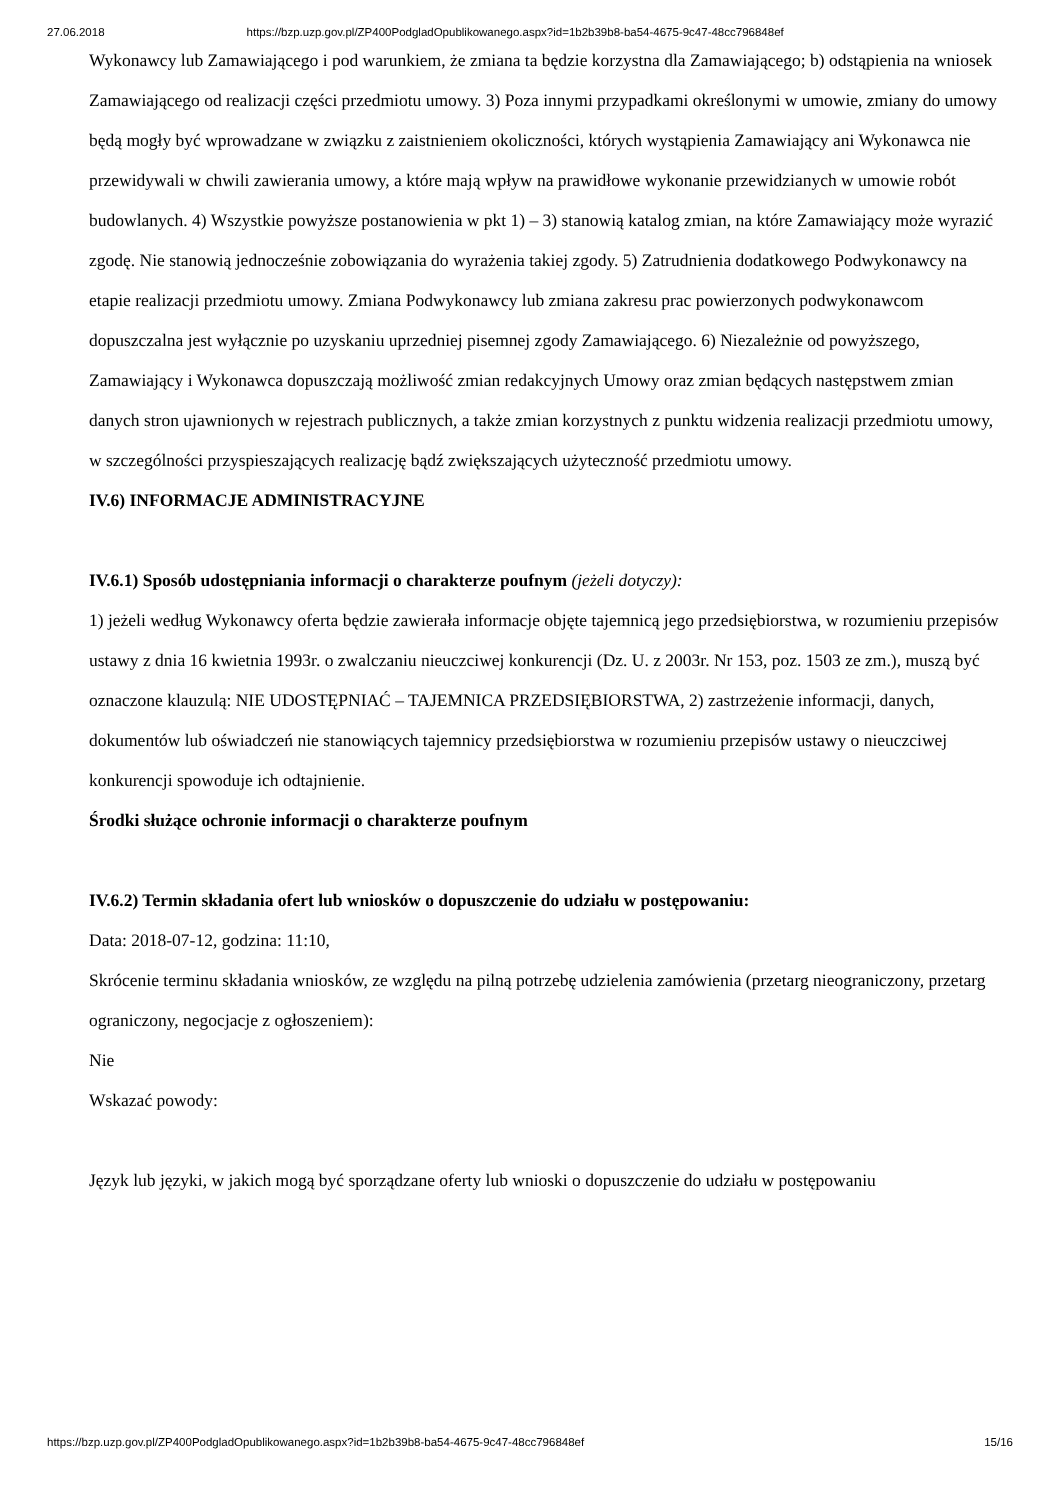27.06.2018 https://bzp.uzp.gov.pl/ZP400PodgladOpublikowanego.aspx?id=1b2b39b8-ba54-4675-9c47-48cc796848ef
Wykonawcy lub Zamawiającego i pod warunkiem, że zmiana ta będzie korzystna dla Zamawiającego; b) odstąpienia na wniosek Zamawiającego od realizacji części przedmiotu umowy. 3) Poza innymi przypadkami określonymi w umowie, zmiany do umowy będą mogły być wprowadzane w związku z zaistnieniem okoliczności, których wystąpienia Zamawiający ani Wykonawca nie przewidywali w chwili zawierania umowy, a które mają wpływ na prawidłowe wykonanie przewidzianych w umowie robót budowlanych. 4) Wszystkie powyższe postanowienia w pkt 1) – 3) stanowią katalog zmian, na które Zamawiający może wyrazić zgodę. Nie stanowią jednocześnie zobowiązania do wyrażenia takiej zgody. 5) Zatrudnienia dodatkowego Podwykonawcy na etapie realizacji przedmiotu umowy. Zmiana Podwykonawcy lub zmiana zakresu prac powierzonych podwykonawcom dopuszczalna jest wyłącznie po uzyskaniu uprzedniej pisemnej zgody Zamawiającego. 6) Niezależnie od powyższego, Zamawiający i Wykonawca dopuszczają możliwość zmian redakcyjnych Umowy oraz zmian będących następstwem zmian danych stron ujawnionych w rejestrach publicznych, a także zmian korzystnych z punktu widzenia realizacji przedmiotu umowy, w szczególności przyspieszających realizację bądź zwiększających użyteczność przedmiotu umowy.
IV.6) INFORMACJE ADMINISTRACYJNE
IV.6.1) Sposób udostępniania informacji o charakterze poufnym (jeżeli dotyczy):
1) jeżeli według Wykonawcy oferta będzie zawierała informacje objęte tajemnicą jego przedsiębiorstwa, w rozumieniu przepisów ustawy z dnia 16 kwietnia 1993r. o zwalczaniu nieuczciwej konkurencji (Dz. U. z 2003r. Nr 153, poz. 1503 ze zm.), muszą być oznaczone klauzulą: NIE UDOSTĘPNIAĆ – TAJEMNICA PRZEDSIĘBIORSTWA, 2) zastrzeżenie informacji, danych, dokumentów lub oświadczeń nie stanowiących tajemnicy przedsiębiorstwa w rozumieniu przepisów ustawy o nieuczciwej konkurencji spowoduje ich odtajnienie.
Środki służące ochronie informacji o charakterze poufnym
IV.6.2) Termin składania ofert lub wniosków o dopuszczenie do udziału w postępowaniu:
Data: 2018-07-12, godzina: 11:10,
Skrócenie terminu składania wniosków, ze względu na pilną potrzebę udzielenia zamówienia (przetarg nieograniczony, przetarg ograniczony, negocjacje z ogłoszeniem):
Nie
Wskazać powody:
Język lub języki, w jakich mogą być sporządzane oferty lub wnioski o dopuszczenie do udziału w postępowaniu
https://bzp.uzp.gov.pl/ZP400PodgladOpublikowanego.aspx?id=1b2b39b8-ba54-4675-9c47-48cc796848ef 15/16